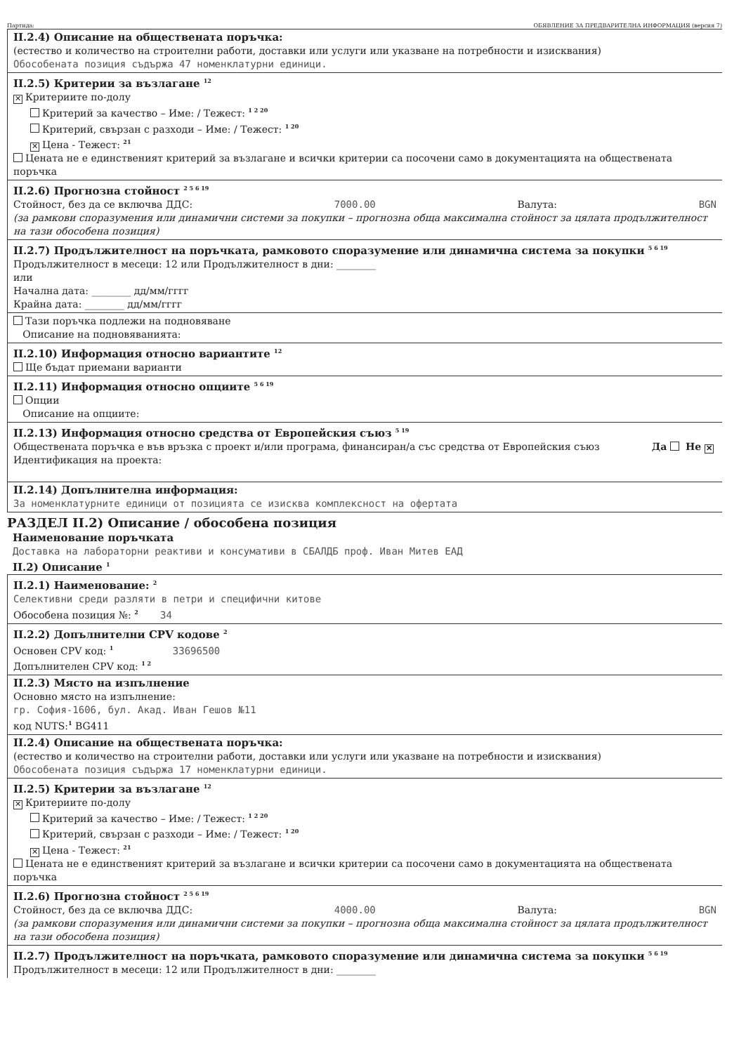Партида: ОБЯВЛЕНИЕ ЗА ПРЕДВАРИТЕЛНА ИНФОРМАЦИЯ (версия 7)
II.2.4) Описание на обществената поръчка:
(естество и количество на строителни работи, доставки или услуги или указване на потребности и изисквания)
Обособената позиция съдържа 47 номенклатурни единици.
II.2.5) Критерии за възлагане <sup>12</sup>
✕ Критериите по-долу
Критерий за качество – Име: / Тежест: <sup>1 2 20</sup>
Критерий, свързан с разходи – Име: / Тежест: <sup>1 20</sup>
✕ Цена - Тежест: <sup>21</sup>
Цената не е единственият критерий за възлагане и всички критерии са посочени само в документацията на обществената поръчка
II.2.6) Прогнозна стойност <sup>2 5 6 19</sup>
Стойност, без да се включва ДДС: 7000.00 Валута: BGN
(за рамкови споразумения или динамични системи за покупки – прогнозна обща максимална стойност за цялата продължителност на тази обособена позиция)
II.2.7) Продължителност на поръчката, рамковото споразумение или динамична система за покупки <sup>5 6 19</sup>
Продължителност в месеци: 12 или Продължителност в дни: ________
или
Начална дата: ________ дд/мм/гггг
Крайна дата: ________ дд/мм/гггг
Тази поръчка подлежи на подновяване
Описание на подновяванията:
II.2.10) Информация относно вариантите <sup>12</sup>
Ще бъдат приемани варианти
II.2.11) Информация относно опциите <sup>5 6 19</sup>
Опции
Описание на опциите:
II.2.13) Информация относно средства от Европейския съюз <sup>5 19</sup>
Обществената поръчка е във връзка с проект и/или програма, финансиран/а със средства от Европейския съюз Да Не ✕
Идентификация на проекта:
II.2.14) Допълнителна информация:
За номенклатурните единици от позицията се изисква комплексност на офертата
РАЗДЕЛ II.2) Описание / обособена позиция
Наименование поръчката
Доставка на лабораторни реактиви и консумативи в СБАЛДБ проф. Иван Митев ЕАД
II.2) Описание <sup>1</sup>
II.2.1) Наименование: <sup>2</sup>
Селективни среди разляти в петри и специфични китове
Обособена позиция №: <sup>2</sup> 34
II.2.2) Допълнителни CPV кодове <sup>2</sup>
Основен CPV код: <sup>1</sup> 33696500
Допълнителен CPV код: <sup>1 2</sup>
II.2.3) Място на изпълнение
Основно място на изпълнение:
гр. София-1606, бул. Акад. Иван Гешов №11
код NUTS:<sup>1</sup> BG411
II.2.4) Описание на обществената поръчка:
(естество и количество на строителни работи, доставки или услуги или указване на потребности и изисквания)
Обособената позиция съдържа 17 номенклатурни единици.
II.2.5) Критерии за възлагане <sup>12</sup>
✕ Критериите по-долу
Критерий за качество – Име: / Тежест: <sup>1 2 20</sup>
Критерий, свързан с разходи – Име: / Тежест: <sup>1 20</sup>
✕ Цена - Тежест: <sup>21</sup>
Цената не е единственият критерий за възлагане и всички критерии са посочени само в документацията на обществената поръчка
II.2.6) Прогнозна стойност <sup>2 5 6 19</sup>
Стойност, без да се включва ДДС: 4000.00 Валута: BGN
(за рамкови споразумения или динамични системи за покупки – прогнозна обща максимална стойност за цялата продължителност на тази обособена позиция)
II.2.7) Продължителност на поръчката, рамковото споразумение или динамична система за покупки <sup>5 6 19</sup>
Продължителност в месеци: 12 или Продължителност в дни: ________